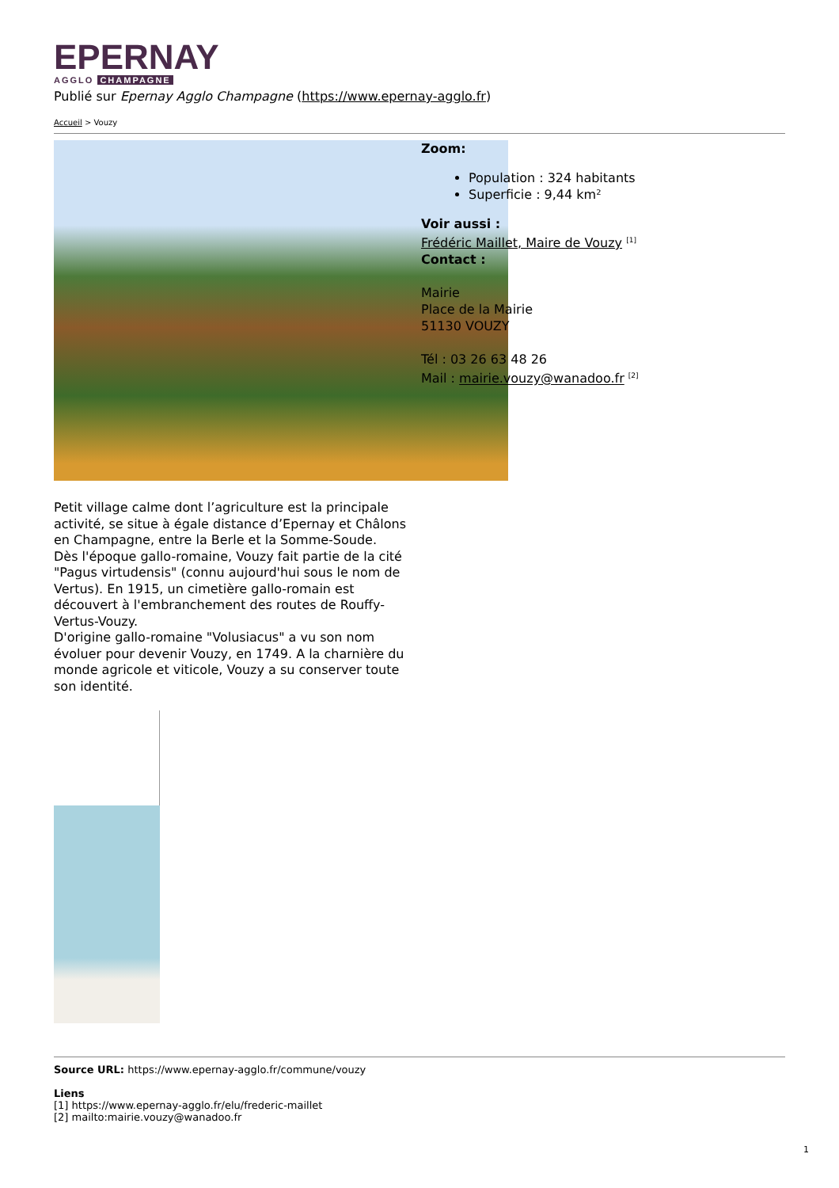EPERNAY
AGGLO CHAMPAGNE
Publié sur Epernay Agglo Champagne (https://www.epernay-agglo.fr)
Accueil > Vouzy
Zoom:
Population : 324 habitants
Superficie : 9,44 km²
Voir aussi :
Frédéric Maillet, Maire de Vouzy <sup>[1]</sup>
Contact :
Mairie
Place de la Mairie
51130 VOUZY
Tél : 03 26 63 48 26
Mail : mairie.vouzy@wanadoo.fr <sup>[2]</sup>
Petit village calme dont l’agriculture est la principale activité, se situe à égale distance d’Epernay et Châlons en Champagne, entre la Berle et la Somme-Soude.
Dès l'époque gallo-romaine, Vouzy fait partie de la cité "Pagus virtudensis" (connu aujourd'hui sous le nom de Vertus). En 1915, un cimetière gallo-romain est découvert à l'embranchement des routes de Rouffy-Vertus-Vouzy.
D'origine gallo-romaine "Volusiacus" a vu son nom évoluer pour devenir Vouzy, en 1749. A la charnière du monde agricole et viticole, Vouzy a su conserver toute son identité.
Source URL: https://www.epernay-agglo.fr/commune/vouzy
Liens
[1] https://www.epernay-agglo.fr/elu/frederic-maillet
[2] mailto:mairie.vouzy@wanadoo.fr
1